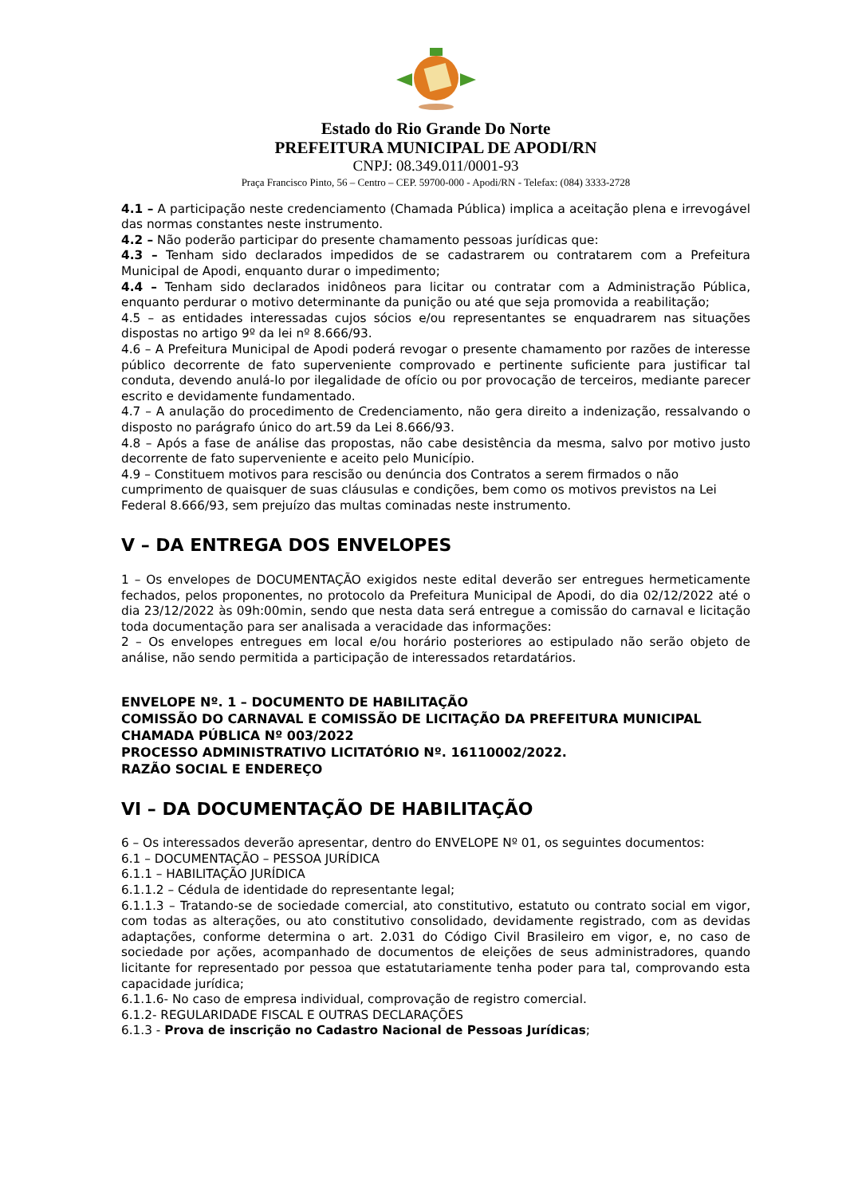Estado do Rio Grande Do Norte
PREFEITURA MUNICIPAL DE APODI/RN
CNPJ: 08.349.011/0001-93
Praça Francisco Pinto, 56 – Centro – CEP. 59700-000 - Apodi/RN - Telefax: (084) 3333-2728
4.1 – A participação neste credenciamento (Chamada Pública) implica a aceitação plena e irrevogável das normas constantes neste instrumento.
4.2 – Não poderão participar do presente chamamento pessoas jurídicas que:
4.3 – Tenham sido declarados impedidos de se cadastrarem ou contratarem com a Prefeitura Municipal de Apodi, enquanto durar o impedimento;
4.4 – Tenham sido declarados inidôneos para licitar ou contratar com a Administração Pública, enquanto perdurar o motivo determinante da punição ou até que seja promovida a reabilitação;
4.5 – as entidades interessadas cujos sócios e/ou representantes se enquadrarem nas situações dispostas no artigo 9º da lei nº 8.666/93.
4.6 – A Prefeitura Municipal de Apodi poderá revogar o presente chamamento por razões de interesse público decorrente de fato superveniente comprovado e pertinente suficiente para justificar tal conduta, devendo anulá-lo por ilegalidade de ofício ou por provocação de terceiros, mediante parecer escrito e devidamente fundamentado.
4.7 – A anulação do procedimento de Credenciamento, não gera direito a indenização, ressalvando o disposto no parágrafo único do art.59 da Lei 8.666/93.
4.8 – Após a fase de análise das propostas, não cabe desistência da mesma, salvo por motivo justo decorrente de fato superveniente e aceito pelo Município.
4.9 – Constituem motivos para rescisão ou denúncia dos Contratos a serem firmados o não cumprimento de quaisquer de suas cláusulas e condições, bem como os motivos previstos na Lei Federal 8.666/93, sem prejuízo das multas cominadas neste instrumento.
V – DA ENTREGA DOS ENVELOPES
1 – Os envelopes de DOCUMENTAÇÃO exigidos neste edital deverão ser entregues hermeticamente fechados, pelos proponentes, no protocolo da Prefeitura Municipal de Apodi, do dia 02/12/2022 até o dia 23/12/2022 às 09h:00min, sendo que nesta data será entregue a comissão do carnaval e licitação toda documentação para ser analisada a veracidade das informações:
2 – Os envelopes entregues em local e/ou horário posteriores ao estipulado não serão objeto de análise, não sendo permitida a participação de interessados retardatários.
ENVELOPE Nº. 1 – DOCUMENTO DE HABILITAÇÃO
COMISSÃO DO CARNAVAL E COMISSÃO DE LICITAÇÃO DA PREFEITURA MUNICIPAL
CHAMADA PÚBLICA Nº 003/2022
PROCESSO ADMINISTRATIVO LICITATÓRIO Nº. 16110002/2022.
RAZÃO SOCIAL E ENDEREÇO
VI – DA DOCUMENTAÇÃO DE HABILITAÇÃO
6 – Os interessados deverão apresentar, dentro do ENVELOPE Nº 01, os seguintes documentos:
6.1 – DOCUMENTAÇÃO – PESSOA JURÍDICA
6.1.1 – HABILITAÇÃO JURÍDICA
6.1.1.2 – Cédula de identidade do representante legal;
6.1.1.3 – Tratando-se de sociedade comercial, ato constitutivo, estatuto ou contrato social em vigor, com todas as alterações, ou ato constitutivo consolidado, devidamente registrado, com as devidas adaptações, conforme determina o art. 2.031 do Código Civil Brasileiro em vigor, e, no caso de sociedade por ações, acompanhado de documentos de eleições de seus administradores, quando licitante for representado por pessoa que estatutariamente tenha poder para tal, comprovando esta capacidade jurídica;
6.1.1.6- No caso de empresa individual, comprovação de registro comercial.
6.1.2- REGULARIDADE FISCAL E OUTRAS DECLARAÇÕES
6.1.3 - Prova de inscrição no Cadastro Nacional de Pessoas Jurídicas;